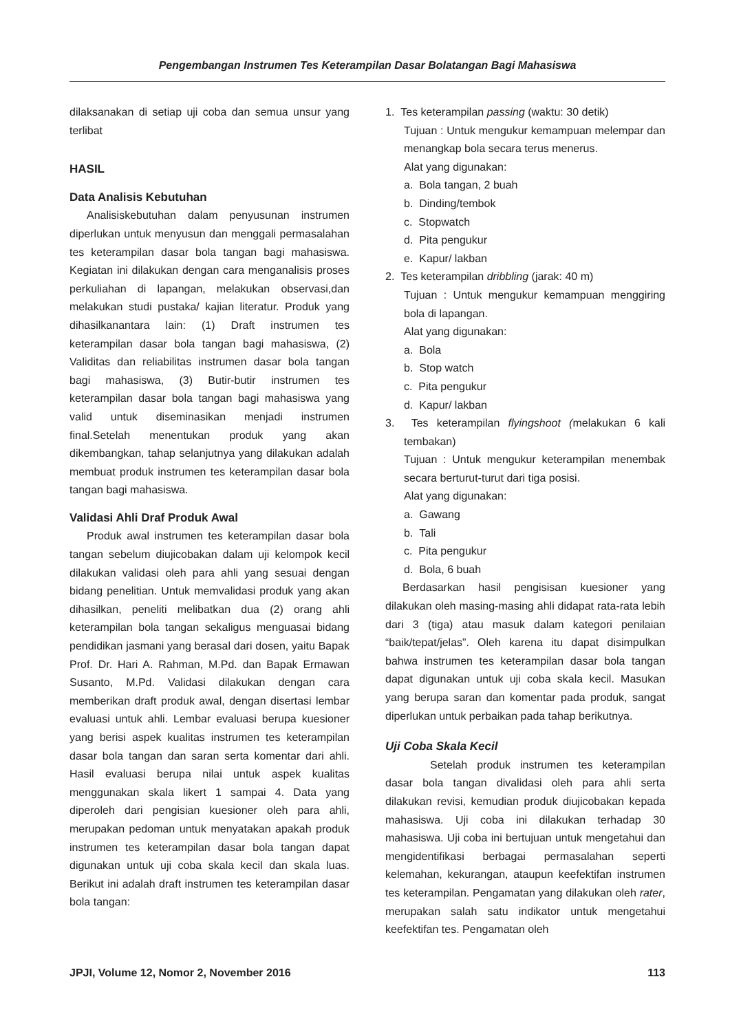Pengembangan Instrumen Tes Keterampilan Dasar Bolatangan Bagi Mahasiswa
dilaksanakan di setiap uji coba dan semua unsur yang terlibat
HASIL
Data Analisis Kebutuhan
Analisiskebutuhan dalam penyusunan instrumen diperlukan untuk menyusun dan menggali permasalahan tes keterampilan dasar bola tangan bagi mahasiswa. Kegiatan ini dilakukan dengan cara menganalisis proses perkuliahan di lapangan, melakukan observasi,dan melakukan studi pustaka/ kajian literatur. Produk yang dihasilkanantara lain: (1) Draft instrumen tes keterampilan dasar bola tangan bagi mahasiswa, (2) Validitas dan reliabilitas instrumen dasar bola tangan bagi mahasiswa, (3) Butir-butir instrumen tes keterampilan dasar bola tangan bagi mahasiswa yang valid untuk diseminasikan menjadi instrumen final.Setelah menentukan produk yang akan dikembangkan, tahap selanjutnya yang dilakukan adalah membuat produk instrumen tes keterampilan dasar bola tangan bagi mahasiswa.
Validasi Ahli Draf Produk Awal
Produk awal instrumen tes keterampilan dasar bola tangan sebelum diujicobakan dalam uji kelompok kecil dilakukan validasi oleh para ahli yang sesuai dengan bidang penelitian. Untuk memvalidasi produk yang akan dihasilkan, peneliti melibatkan dua (2) orang ahli keterampilan bola tangan sekaligus menguasai bidang pendidikan jasmani yang berasal dari dosen, yaitu Bapak Prof. Dr. Hari A. Rahman, M.Pd. dan Bapak Ermawan Susanto, M.Pd. Validasi dilakukan dengan cara memberikan draft produk awal, dengan disertasi lembar evaluasi untuk ahli. Lembar evaluasi berupa kuesioner yang berisi aspek kualitas instrumen tes keterampilan dasar bola tangan dan saran serta komentar dari ahli. Hasil evaluasi berupa nilai untuk aspek kualitas menggunakan skala likert 1 sampai 4. Data yang diperoleh dari pengisian kuesioner oleh para ahli, merupakan pedoman untuk menyatakan apakah produk instrumen tes keterampilan dasar bola tangan dapat digunakan untuk uji coba skala kecil dan skala luas. Berikut ini adalah draft instrumen tes keterampilan dasar bola tangan:
1. Tes keterampilan passing (waktu: 30 detik)
Tujuan : Untuk mengukur kemampuan melempar dan menangkap bola secara terus menerus.
Alat yang digunakan:
a. Bola tangan, 2 buah
b. Dinding/tembok
c. Stopwatch
d. Pita pengukur
e. Kapur/ lakban
2. Tes keterampilan dribbling (jarak: 40 m)
Tujuan : Untuk mengukur kemampuan menggiring bola di lapangan.
Alat yang digunakan:
a. Bola
b. Stop watch
c. Pita pengukur
d. Kapur/ lakban
3. Tes keterampilan flyingshoot (melakukan 6 kali tembakan)
Tujuan : Untuk mengukur keterampilan menembak secara berturut-turut dari tiga posisi.
Alat yang digunakan:
a. Gawang
b. Tali
c. Pita pengukur
d. Bola, 6 buah
Berdasarkan hasil pengisisan kuesioner yang dilakukan oleh masing-masing ahli didapat rata-rata lebih dari 3 (tiga) atau masuk dalam kategori penilaian “baik/tepat/jelas”. Oleh karena itu dapat disimpulkan bahwa instrumen tes keterampilan dasar bola tangan dapat digunakan untuk uji coba skala kecil. Masukan yang berupa saran dan komentar pada produk, sangat diperlukan untuk perbaikan pada tahap berikutnya.
Uji Coba Skala Kecil
Setelah produk instrumen tes keterampilan dasar bola tangan divalidasi oleh para ahli serta dilakukan revisi, kemudian produk diujicobakan kepada mahasiswa. Uji coba ini dilakukan terhadap 30 mahasiswa. Uji coba ini bertujuan untuk mengetahui dan mengidentifikasi berbagai permasalahan seperti kelemahan, kekurangan, ataupun keefektifan instrumen tes keterampilan. Pengamatan yang dilakukan oleh rater, merupakan salah satu indikator untuk mengetahui keefektifan tes. Pengamatan oleh
JPJI, Volume 12, Nomor 2, November 2016 113